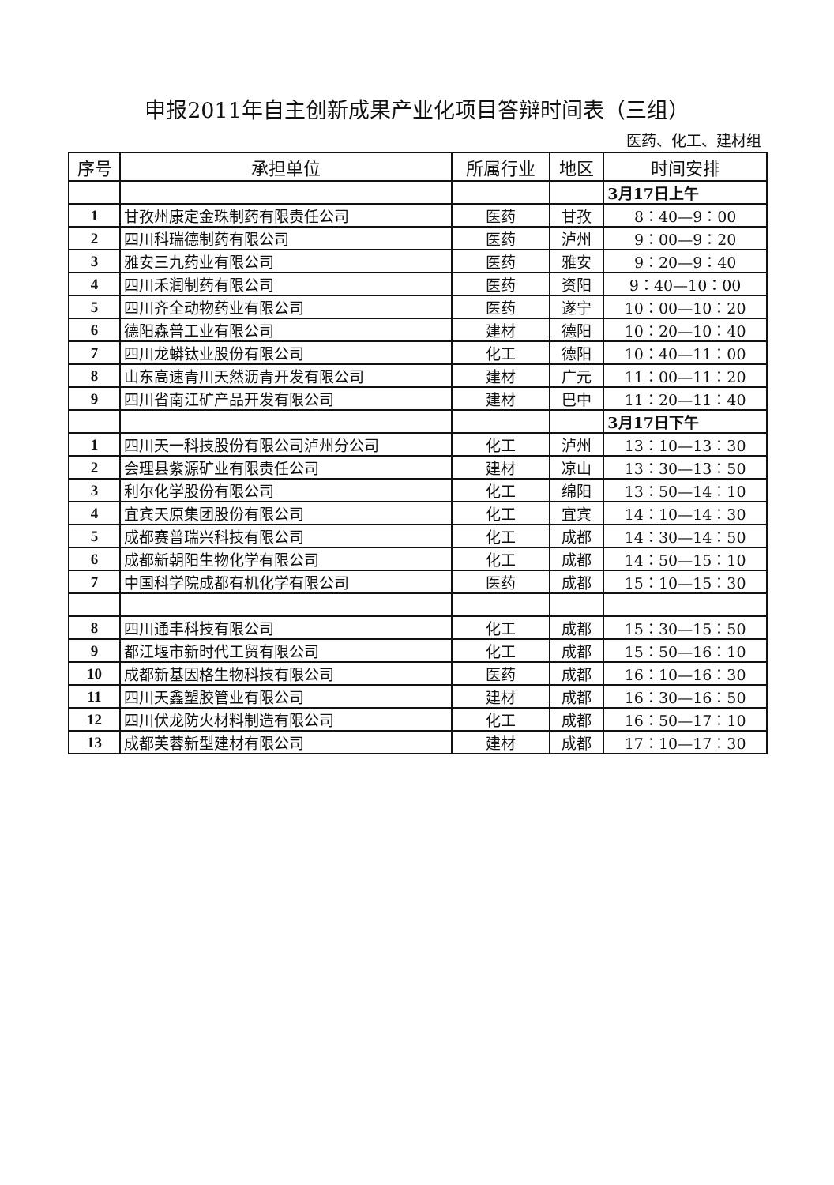申报2011年自主创新成果产业化项目答辩时间表（三组）
医药、化工、建材组
| 序号 | 承担单位 | 所属行业 | 地区 | 时间安排 |
| --- | --- | --- | --- | --- |
| | | | | 3月17日上午 |
| 1 | 甘孜州康定金珠制药有限责任公司 | 医药 | 甘孜 | 8：40—9：00 |
| 2 | 四川科瑞德制药有限公司 | 医药 | 泸州 | 9：00—9：20 |
| 3 | 雅安三九药业有限公司 | 医药 | 雅安 | 9：20—9：40 |
| 4 | 四川禾润制药有限公司 | 医药 | 资阳 | 9：40—10：00 |
| 5 | 四川齐全动物药业有限公司 | 医药 | 遂宁 | 10：00—10：20 |
| 6 | 德阳森普工业有限公司 | 建材 | 德阳 | 10：20—10：40 |
| 7 | 四川龙蟒钛业股份有限公司 | 化工 | 德阳 | 10：40—11：00 |
| 8 | 山东高速青川天然沥青开发有限公司 | 建材 | 广元 | 11：00—11：20 |
| 9 | 四川省南江矿产品开发有限公司 | 建材 | 巴中 | 11：20—11：40 |
| | | | | 3月17日下午 |
| 1 | 四川天一科技股份有限公司泸州分公司 | 化工 | 泸州 | 13：10—13：30 |
| 2 | 会理县紫源矿业有限责任公司 | 建材 | 凉山 | 13：30—13：50 |
| 3 | 利尔化学股份有限公司 | 化工 | 绵阳 | 13：50—14：10 |
| 4 | 宜宾天原集团股份有限公司 | 化工 | 宜宾 | 14：10—14：30 |
| 5 | 成都赛普瑞兴科技有限公司 | 化工 | 成都 | 14：30—14：50 |
| 6 | 成都新朝阳生物化学有限公司 | 化工 | 成都 | 14：50—15：10 |
| 7 | 中国科学院成都有机化学有限公司 | 医药 | 成都 | 15：10—15：30 |
| 8 | 四川通丰科技有限公司 | 化工 | 成都 | 15：30—15：50 |
| 9 | 都江堰市新时代工贸有限公司 | 化工 | 成都 | 15：50—16：10 |
| 10 | 成都新基因格生物科技有限公司 | 医药 | 成都 | 16：10—16：30 |
| 11 | 四川天鑫塑胶管业有限公司 | 建材 | 成都 | 16：30—16：50 |
| 12 | 四川伏龙防火材料制造有限公司 | 化工 | 成都 | 16：50—17：10 |
| 13 | 成都芙蓉新型建材有限公司 | 建材 | 成都 | 17：10—17：30 |